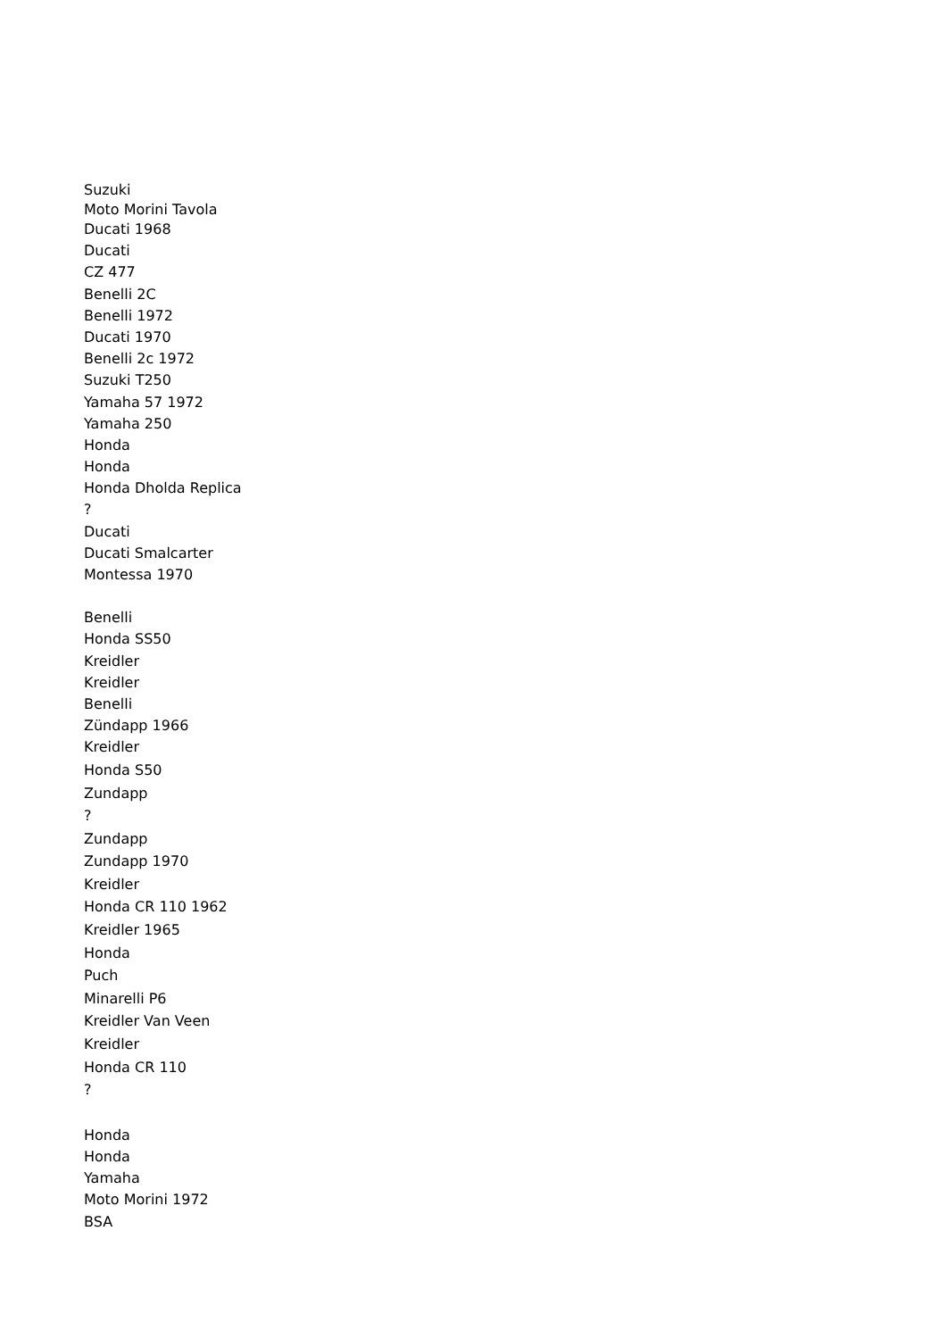Suzuki
Moto Morini Tavola
Ducati 1968
Ducati
CZ 477
Benelli 2C
Benelli 1972
Ducati 1970
Benelli 2c 1972
Suzuki T250
Yamaha 57 1972
Yamaha 250
Honda
Honda
Honda Dholda Replica
?
Ducati
Ducati Smalcarter
Montessa 1970
Benelli
Honda SS50
Kreidler
Kreidler
Benelli
Zündapp 1966
Kreidler
Honda S50
Zundapp
?
Zundapp
Zundapp 1970
Kreidler
Honda CR 110 1962
Kreidler 1965
Honda
Puch
Minarelli P6
Kreidler Van Veen
Kreidler
Honda CR 110
?
Honda
Honda
Yamaha
Moto Morini 1972
BSA